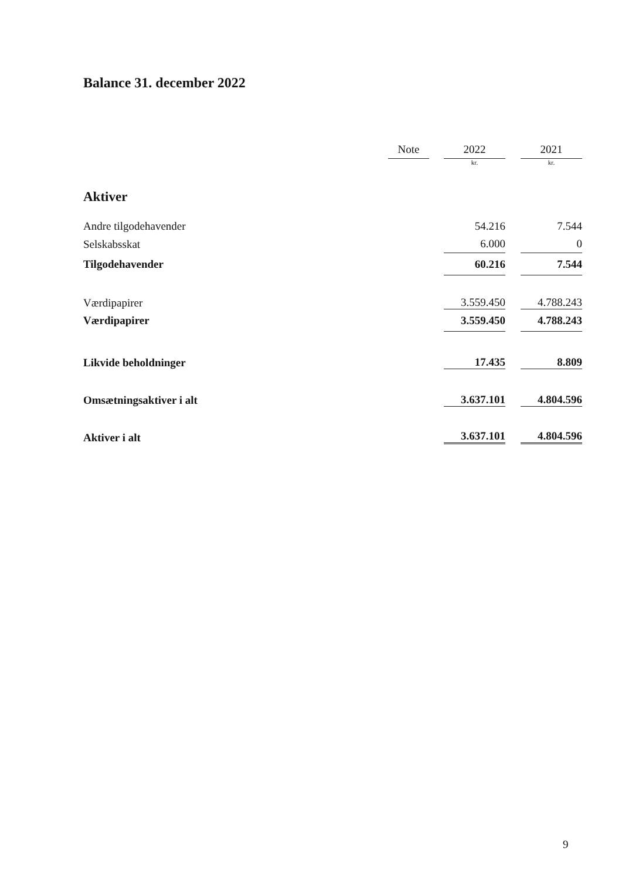Balance 31. december 2022
| | Note | | 2022 | | 2021 |
| --- | --- | --- | --- | --- | --- |
| | | | kr. | | kr. |
| Aktiver | | | | | |
| Andre tilgodehavender | | | 54.216 | | 7.544 |
| Selskabsskat | | | 6.000 | | 0 |
| Tilgodehavender | | | 60.216 | | 7.544 |
| Værdipapirer | | | 3.559.450 | | 4.788.243 |
| Værdipapirer | | | 3.559.450 | | 4.788.243 |
| Likvide beholdninger | | | 17.435 | | 8.809 |
| Omsætningsaktiver i alt | | | 3.637.101 | | 4.804.596 |
| Aktiver i alt | | | 3.637.101 | | 4.804.596 |
9